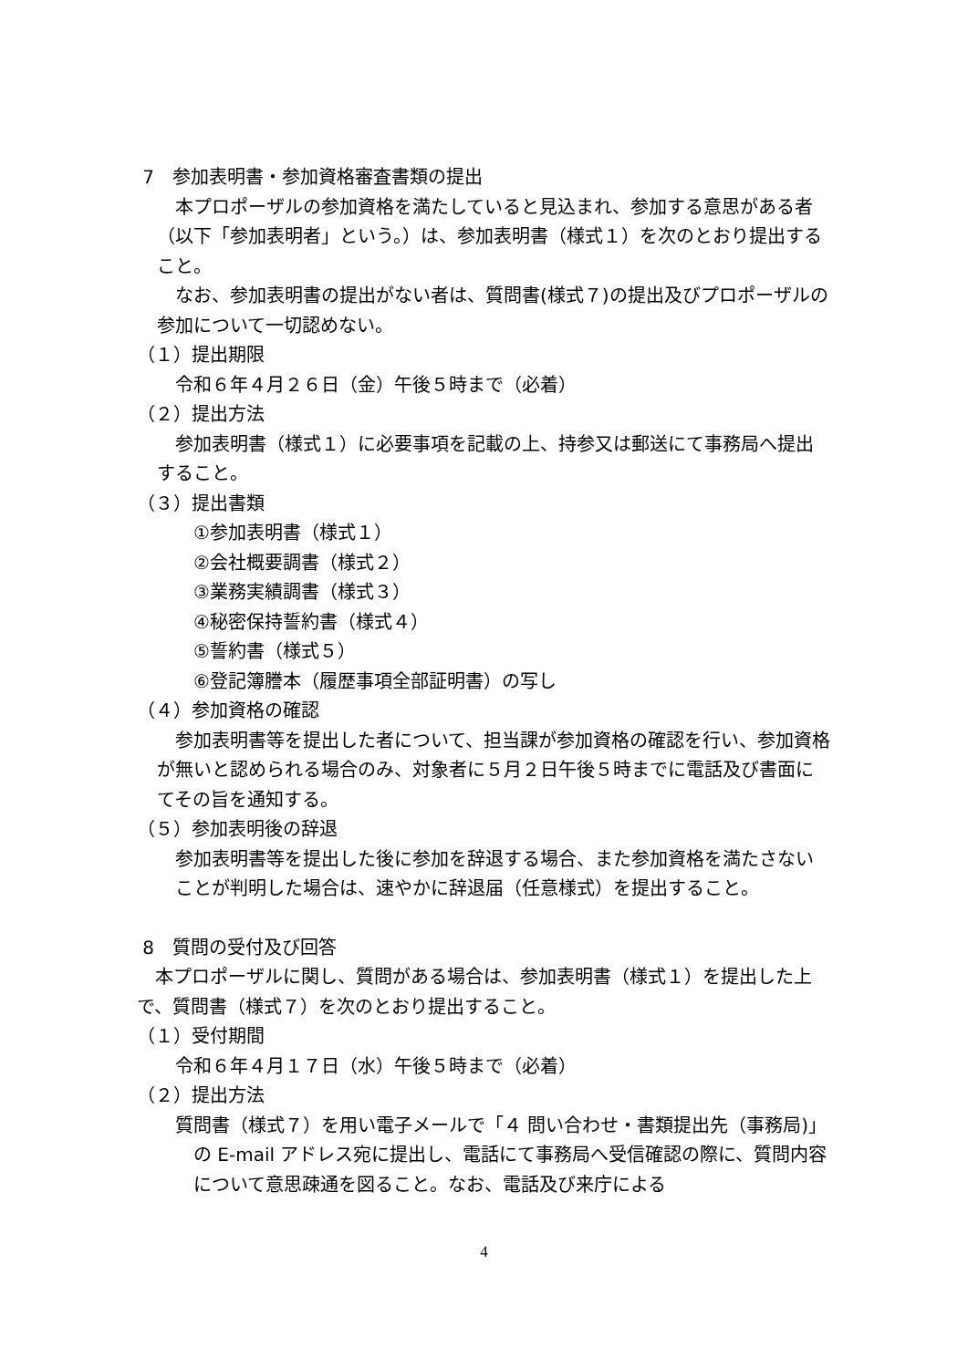7　参加表明書・参加資格審査書類の提出
本プロポーザルの参加資格を満たしていると見込まれ、参加する意思がある者（以下「参加表明者」という。）は、参加表明書（様式１）を次のとおり提出すること。
なお、参加表明書の提出がない者は、質問書(様式７)の提出及びプロポーザルの参加について一切認めない。
（１）提出期限
令和６年４月２６日（金）午後５時まで（必着）
（２）提出方法
参加表明書（様式１）に必要事項を記載の上、持参又は郵送にて事務局へ提出すること。
（３）提出書類
①参加表明書（様式１）
②会社概要調書（様式２）
③業務実績調書（様式３）
④秘密保持誓約書（様式４）
⑤誓約書（様式５）
⑥登記簿謄本（履歴事項全部証明書）の写し
（４）参加資格の確認
参加表明書等を提出した者について、担当課が参加資格の確認を行い、参加資格が無いと認められる場合のみ、対象者に５月２日午後５時までに電話及び書面にてその旨を通知する。
（５）参加表明後の辞退
参加表明書等を提出した後に参加を辞退する場合、また参加資格を満たさないことが判明した場合は、速やかに辞退届（任意様式）を提出すること。
8　質問の受付及び回答
本プロポーザルに関し、質問がある場合は、参加表明書（様式１）を提出した上で、質問書（様式７）を次のとおり提出すること。
（１）受付期間
令和６年４月１７日（水）午後５時まで（必着）
（２）提出方法
質問書（様式７）を用い電子メールで「４ 問い合わせ・書類提出先（事務局)」の E-mail アドレス宛に提出し、電話にて事務局へ受信確認の際に、質問内容について意思疎通を図ること。なお、電話及び来庁による
4